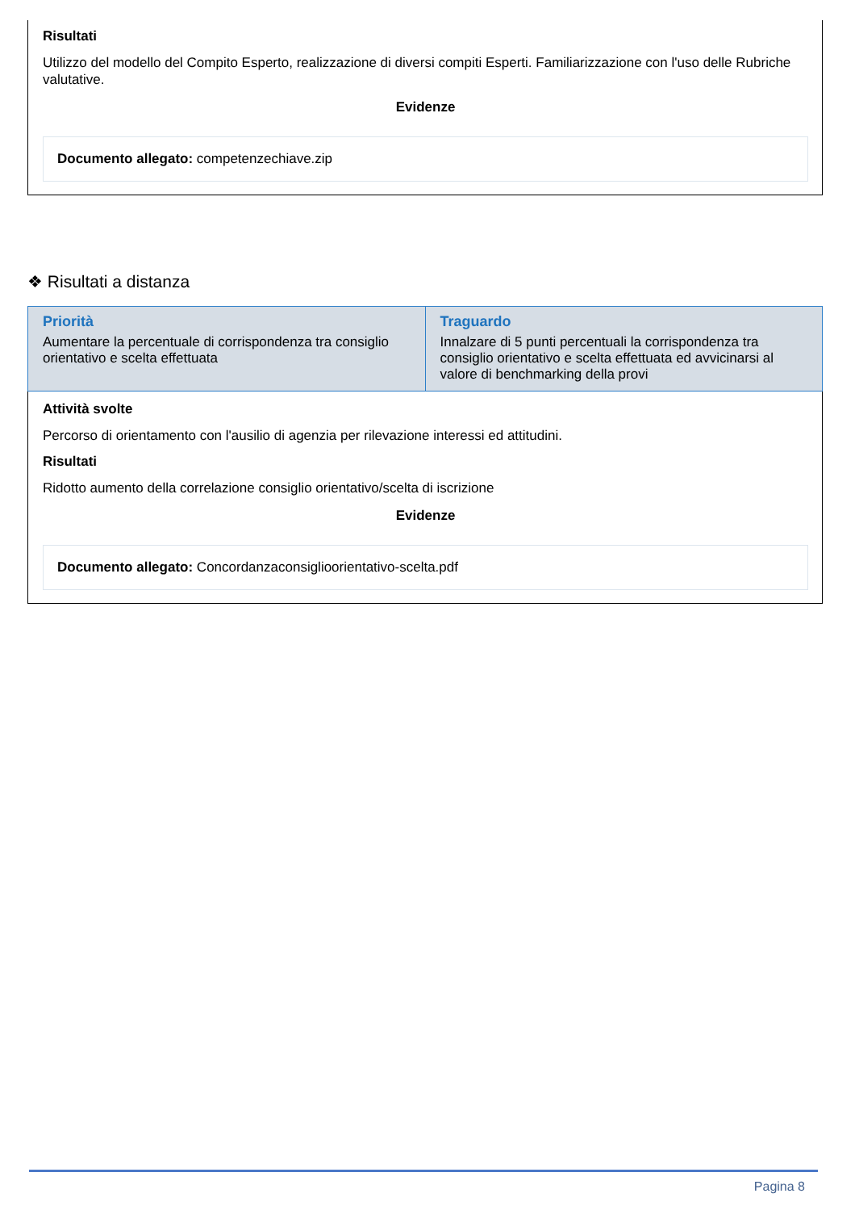Risultati
Utilizzo del modello del Compito Esperto, realizzazione di diversi compiti Esperti. Familiarizzazione con l'uso delle Rubriche valutative.
Evidenze
Documento allegato: competenzechiave.zip
❖ Risultati a distanza
| Priorità Aumentare la percentuale di corrispondenza tra consiglio orientativo e scelta effettuata | Traguardo Innalzare di 5 punti percentuali la corrispondenza tra consiglio orientativo e scelta effettuata ed avvicinarsi al valore di benchmarking della provi |
Attività svolte
Percorso di orientamento con l'ausilio di agenzia per rilevazione interessi ed attitudini.
Risultati
Ridotto aumento della correlazione consiglio orientativo/scelta di iscrizione
Evidenze
Documento allegato: Concordanzaconsiglioorientativo-scelta.pdf
Pagina 8